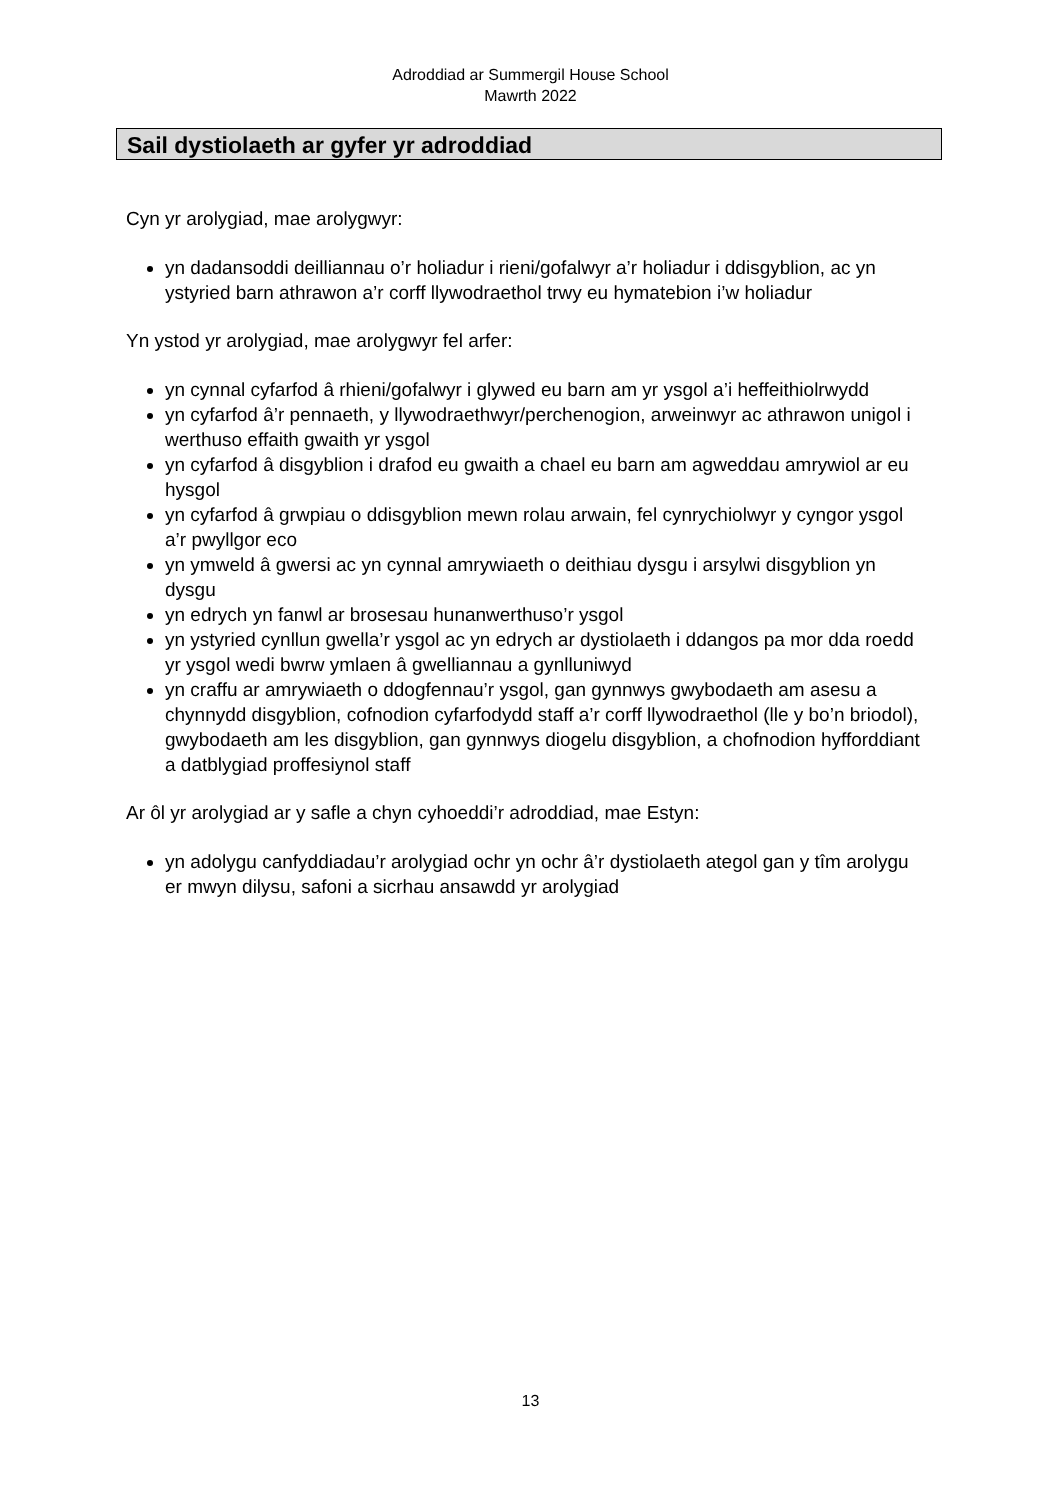Adroddiad ar Summergil House School
Mawrth 2022
Sail dystiolaeth ar gyfer yr adroddiad
Cyn yr arolygiad, mae arolygwyr:
yn dadansoddi deilliannau o’r holiadur i rieni/gofalwyr a’r holiadur i ddisgyblion, ac yn ystyried barn athrawon a’r corff llywodraethol trwy eu hymatebion i’w holiadur
Yn ystod yr arolygiad, mae arolygwyr fel arfer:
yn cynnal cyfarfod â rhieni/gofalwyr i glywed eu barn am yr ysgol a’i heffeithiolrwydd
yn cyfarfod â’r pennaeth, y llywodraethwyr/perchenogion, arweinwyr ac athrawon unigol i werthuso effaith gwaith yr ysgol
yn cyfarfod â disgyblion i drafod eu gwaith a chael eu barn am agweddau amrywiol ar eu hysgol
yn cyfarfod â grwpiau o ddisgyblion mewn rolau arwain, fel cynrychiolwyr y cyngor ysgol a’r pwyllgor eco
yn ymweld â gwersi ac yn cynnal amrywiaeth o deithiau dysgu i arsylwi disgyblion yn dysgu
yn edrych yn fanwl ar brosesau hunanwerthuso’r ysgol
yn ystyried cynllun gwella’r ysgol ac yn edrych ar dystiolaeth i ddangos pa mor dda roedd yr ysgol wedi bwrw ymlaen â gwelliannau a gynlluniwyd
yn craffu ar amrywiaeth o ddogfennau’r ysgol, gan gynnwys gwybodaeth am asesu a chynnydd disgyblion, cofnodion cyfarfodydd staff a’r corff llywodraethol (lle y bo’n briodol), gwybodaeth am les disgyblion, gan gynnwys diogelu disgyblion, a chofnodion hyfforddiant a datblygiad proffesiynol staff
Ar ôl yr arolygiad ar y safle a chyn cyhoeddi’r adroddiad, mae Estyn:
yn adolygu canfyddiadau’r arolygiad ochr yn ochr â’r dystiolaeth ategol gan y tîm arolygu er mwyn dilysu, safoni a sicrhau ansawdd yr arolygiad
13